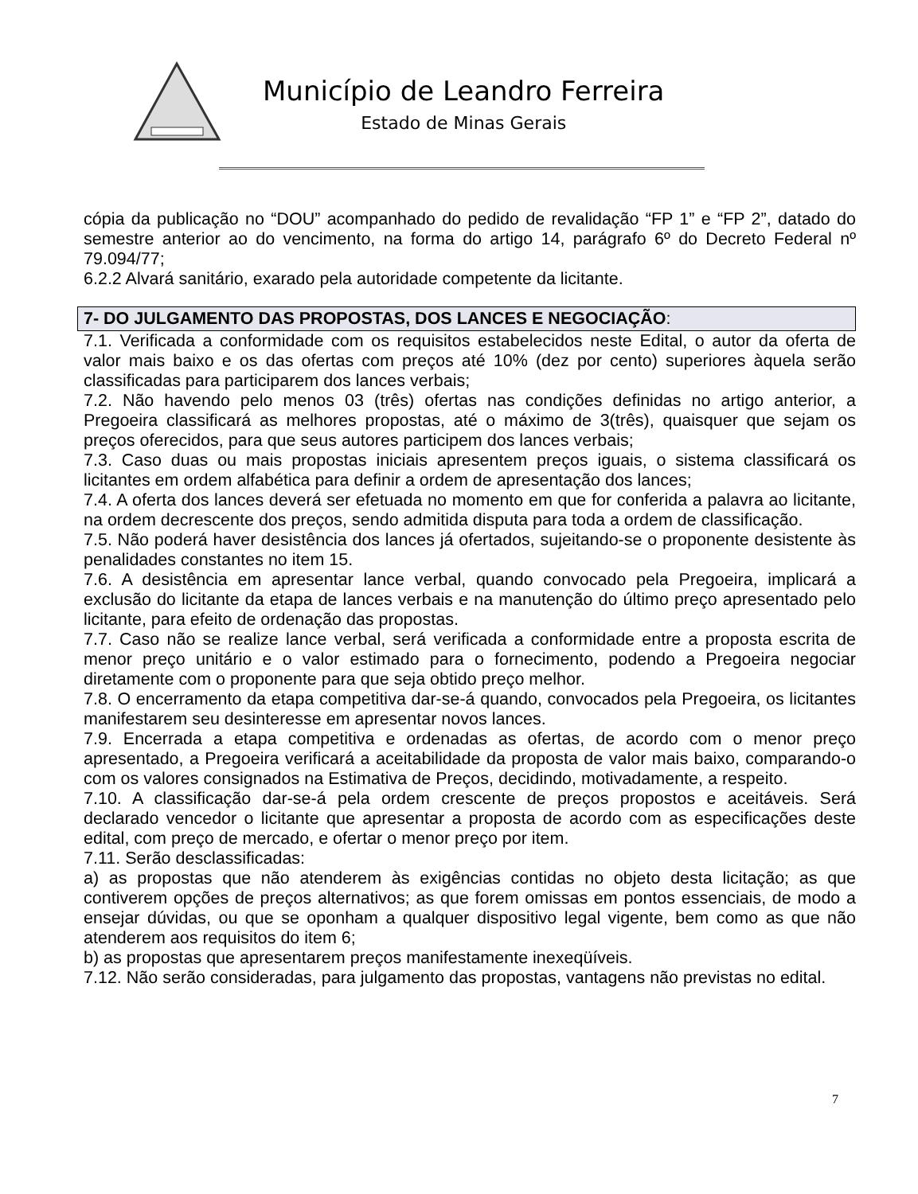Município de Leandro Ferreira
Estado de Minas Gerais
cópia da publicação no “DOU” acompanhado do pedido de revalidação “FP 1” e “FP 2”, datado do semestre anterior ao do vencimento, na forma do artigo 14, parágrafo 6º do Decreto Federal nº 79.094/77;
6.2.2 Alvará sanitário, exarado pela autoridade competente da licitante.
7- DO JULGAMENTO DAS PROPOSTAS, DOS LANCES E NEGOCIAÇÃO:
7.1. Verificada a conformidade com os requisitos estabelecidos neste Edital, o autor da oferta de valor mais baixo e os das ofertas com preços até 10% (dez por cento) superiores àquela serão classificadas para participarem dos lances verbais;
7.2. Não havendo pelo menos 03 (três) ofertas nas condições definidas no artigo anterior, a Pregoeira classificará as melhores propostas, até o máximo de 3(três), quaisquer que sejam os preços oferecidos, para que seus autores participem dos lances verbais;
7.3. Caso duas ou mais propostas iniciais apresentem preços iguais, o sistema classificará os licitantes em ordem alfabética para definir a ordem de apresentação dos lances;
7.4. A oferta dos lances deverá ser efetuada no momento em que for conferida a palavra ao licitante, na ordem decrescente dos preços, sendo admitida disputa para toda a ordem de classificação.
7.5. Não poderá haver desistência dos lances já ofertados, sujeitando-se o proponente desistente às penalidades constantes no item 15.
7.6. A desistência em apresentar lance verbal, quando convocado pela Pregoeira, implicará a exclusão do licitante da etapa de lances verbais e na manutenção do último preço apresentado pelo licitante, para efeito de ordenação das propostas.
7.7. Caso não se realize lance verbal, será verificada a conformidade entre a proposta escrita de menor preço unitário e o valor estimado para o fornecimento, podendo a Pregoeira negociar diretamente com o proponente para que seja obtido preço melhor.
7.8. O encerramento da etapa competitiva dar-se-á quando, convocados pela Pregoeira, os licitantes manifestarem seu desinteresse em apresentar novos lances.
7.9. Encerrada a etapa competitiva e ordenadas as ofertas, de acordo com o menor preço apresentado, a Pregoeira verificará a aceitabilidade da proposta de valor mais baixo, comparando-o com os valores consignados na Estimativa de Preços, decidindo, motivadamente, a respeito.
7.10. A classificação dar-se-á pela ordem crescente de preços propostos e aceitáveis. Será declarado vencedor o licitante que apresentar a proposta de acordo com as especificações deste edital, com preço de mercado, e ofertar o menor preço por item.
7.11. Serão desclassificadas:
a) as propostas que não atenderem às exigências contidas no objeto desta licitação; as que contiverem opções de preços alternativos; as que forem omissas em pontos essenciais, de modo a ensejar dúvidas, ou que se oponham a qualquer dispositivo legal vigente, bem como as que não atenderem aos requisitos do item 6;
b) as propostas que apresentarem preços manifestamente inexeqüíveis.
7.12. Não serão consideradas, para julgamento das propostas, vantagens não previstas no edital.
7